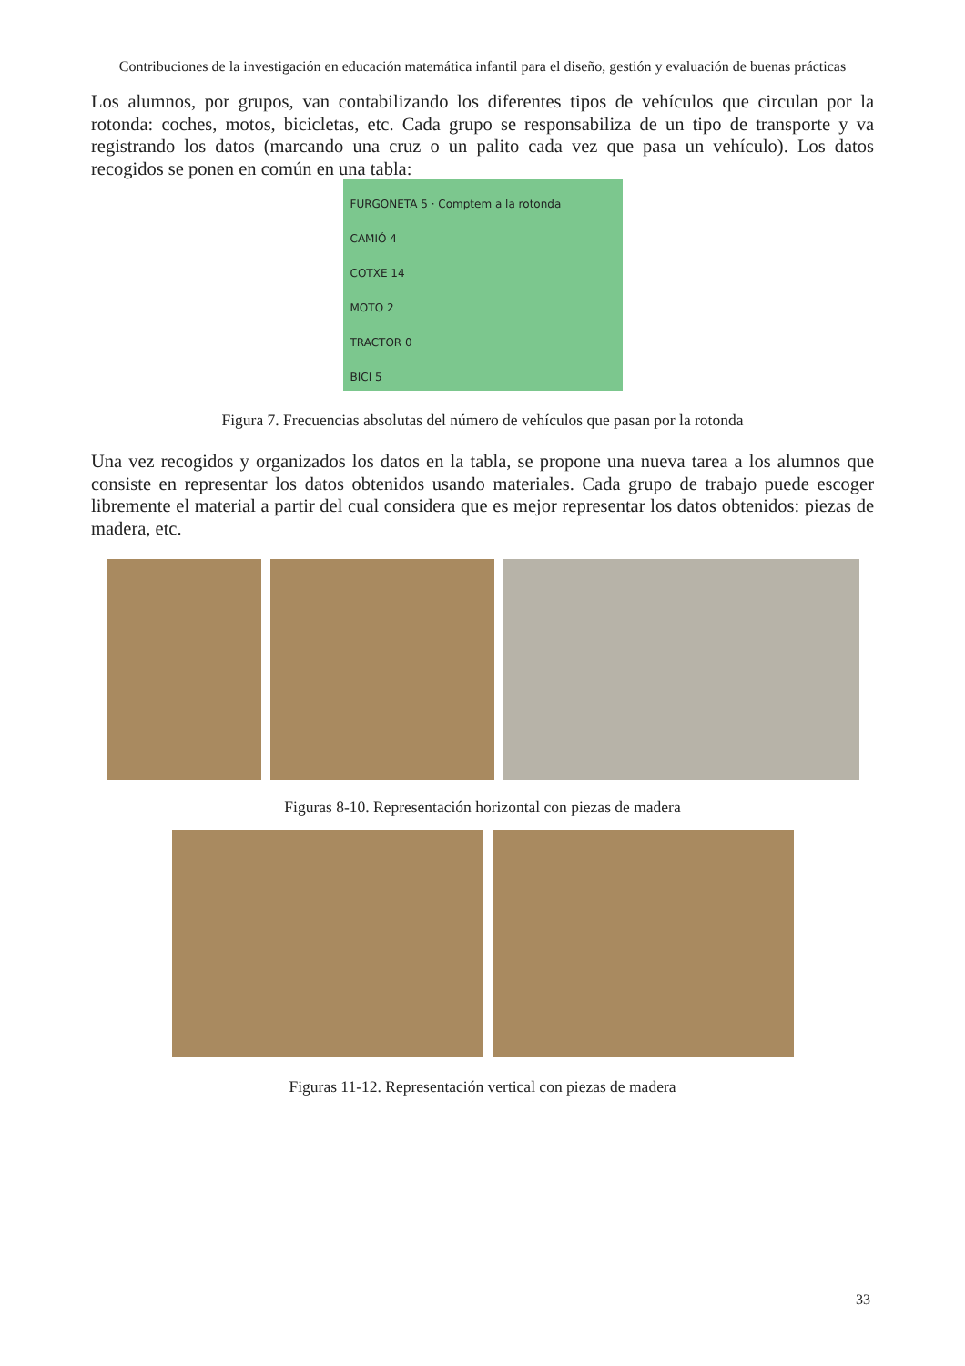Contribuciones de la investigación en educación matemática infantil para el diseño, gestión y evaluación de buenas prácticas
Los alumnos, por grupos, van contabilizando los diferentes tipos de vehículos que circulan por la rotonda: coches, motos, bicicletas, etc. Cada grupo se responsabiliza de un tipo de transporte y va registrando los datos (marcando una cruz o un palito cada vez que pasa un vehículo). Los datos recogidos se ponen en común en una tabla:
FURGONETA 5 · Comptem a la rotonda
CAMIÓ 4
COTXE 14
MOTO 2
TRACTOR 0
BICI 5
Figura 7. Frecuencias absolutas del número de vehículos que pasan por la rotonda
Una vez recogidos y organizados los datos en la tabla, se propone una nueva tarea a los alumnos que consiste en representar los datos obtenidos usando materiales. Cada grupo de trabajo puede escoger libremente el material a partir del cual considera que es mejor representar los datos obtenidos: piezas de madera, etc.
Figuras 8-10. Representación horizontal con piezas de madera
Figuras 11-12. Representación vertical con piezas de madera
33